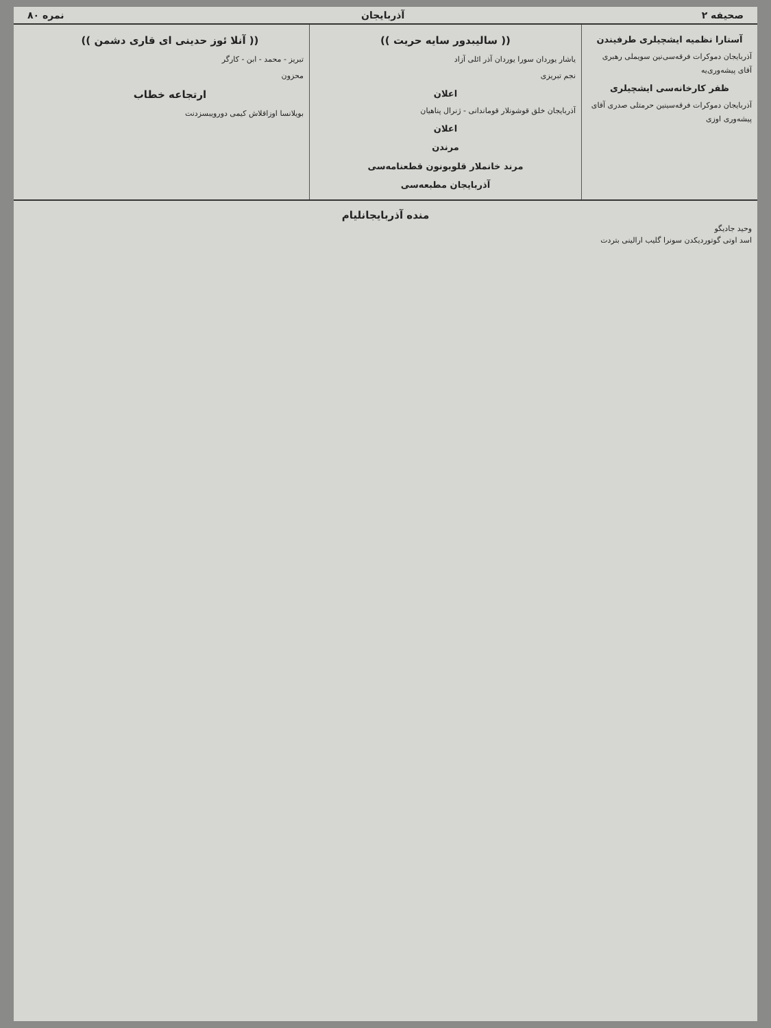صحیفه ۲ آذربایجان نمره ۸۰
آستارا نظمیه ایشچیلری طرفیندن
آذربایجان دموکرات فرقه‌سی‌نین سویملی رهبری آقای پیشه‌وری‌یه
ظفر کارخانه‌سی ایشچیلری
آذربایجان دموکرات فرقه‌سینین حرمتلی صدری آقای پیشه‌وری اوزی
(( سالیبدور سایه حریت ))
یاشار یوردان سورا یوردان آذر ائلی آزاد
نجم تبریزی
اعلان
آذربایجان خلق قوشونلار قوماندانی - ژنرال پناهیان
اعلان
مرندن
مرند خانملار قلوبونون قطعنامه‌سی
آذربایجان مطبعه‌سی
(( آنلا ئوز حدینی ای قاری دشمن ))
تبریز - محمد - ابن - کارگر
محزون
ارتجاعه خطاب
بویلانسا اوزاقلاش کیمی دورویبسزدنت
منده آذربایجانلیام
وحید جادیگو
اسد اوتی گوتوردیکدن سونرا گلیب ارالینی بتردت